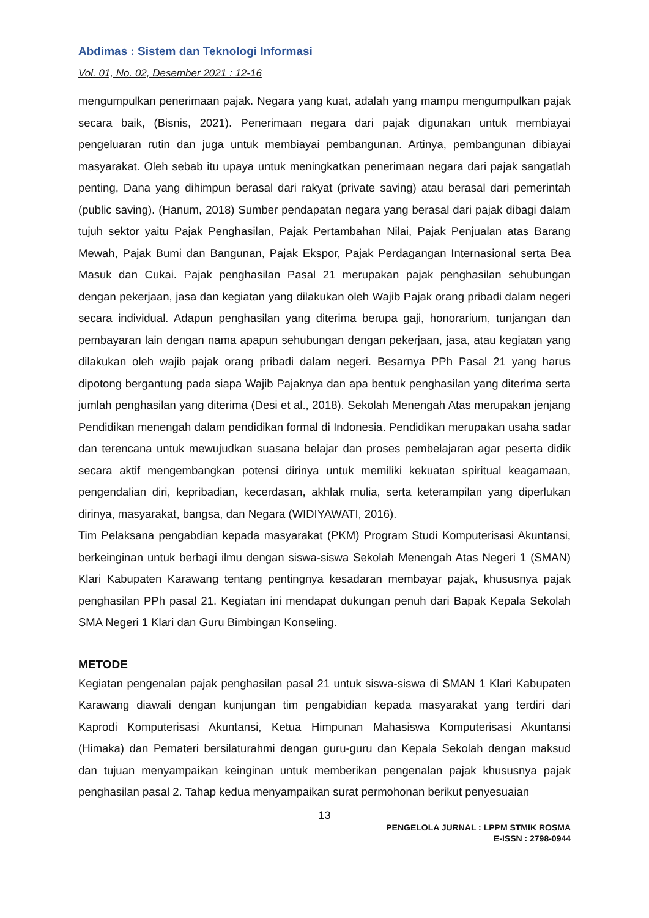Abdimas : Sistem dan Teknologi Informasi
Vol. 01, No. 02, Desember 2021 : 12-16
mengumpulkan penerimaan pajak. Negara yang kuat, adalah yang mampu mengumpulkan pajak secara baik, (Bisnis, 2021). Penerimaan negara dari pajak digunakan untuk membiayai pengeluaran rutin dan juga untuk membiayai pembangunan. Artinya, pembangunan dibiayai masyarakat. Oleh sebab itu upaya untuk meningkatkan penerimaan negara dari pajak sangatlah penting, Dana yang dihimpun berasal dari rakyat (private saving) atau berasal dari pemerintah (public saving). (Hanum, 2018) Sumber pendapatan negara yang berasal dari pajak dibagi dalam tujuh sektor yaitu Pajak Penghasilan, Pajak Pertambahan Nilai, Pajak Penjualan atas Barang Mewah, Pajak Bumi dan Bangunan, Pajak Ekspor, Pajak Perdagangan Internasional serta Bea Masuk dan Cukai. Pajak penghasilan Pasal 21 merupakan pajak penghasilan sehubungan dengan pekerjaan, jasa dan kegiatan yang dilakukan oleh Wajib Pajak orang pribadi dalam negeri secara individual. Adapun penghasilan yang diterima berupa gaji, honorarium, tunjangan dan pembayaran lain dengan nama apapun sehubungan dengan pekerjaan, jasa, atau kegiatan yang dilakukan oleh wajib pajak orang pribadi dalam negeri. Besarnya PPh Pasal 21 yang harus dipotong bergantung pada siapa Wajib Pajaknya dan apa bentuk penghasilan yang diterima serta jumlah penghasilan yang diterima (Desi et al., 2018). Sekolah Menengah Atas merupakan jenjang Pendidikan menengah dalam pendidikan formal di Indonesia. Pendidikan merupakan usaha sadar dan terencana untuk mewujudkan suasana belajar dan proses pembelajaran agar peserta didik secara aktif mengembangkan potensi dirinya untuk memiliki kekuatan spiritual keagamaan, pengendalian diri, kepribadian, kecerdasan, akhlak mulia, serta keterampilan yang diperlukan dirinya, masyarakat, bangsa, dan Negara (WIDIYAWATI, 2016).
Tim Pelaksana pengabdian kepada masyarakat (PKM) Program Studi Komputerisasi Akuntansi, berkeinginan untuk berbagi ilmu dengan siswa-siswa Sekolah Menengah Atas Negeri 1 (SMAN) Klari Kabupaten Karawang tentang pentingnya kesadaran membayar pajak, khususnya pajak penghasilan PPh pasal 21. Kegiatan ini mendapat dukungan penuh dari Bapak Kepala Sekolah SMA Negeri 1 Klari dan Guru Bimbingan Konseling.
METODE
Kegiatan pengenalan pajak penghasilan pasal 21 untuk siswa-siswa di SMAN 1 Klari Kabupaten Karawang diawali dengan kunjungan tim pengabidian kepada masyarakat yang terdiri dari Kaprodi Komputerisasi Akuntansi, Ketua Himpunan Mahasiswa Komputerisasi Akuntansi (Himaka) dan Pemateri bersilaturahmi dengan guru-guru dan Kepala Sekolah dengan maksud dan tujuan menyampaikan keinginan untuk memberikan pengenalan pajak khususnya pajak penghasilan pasal 2. Tahap kedua menyampaikan surat permohonan berikut penyesuaian
13
PENGELOLA JURNAL : LPPM STMIK ROSMA
E-ISSN : 2798-0944